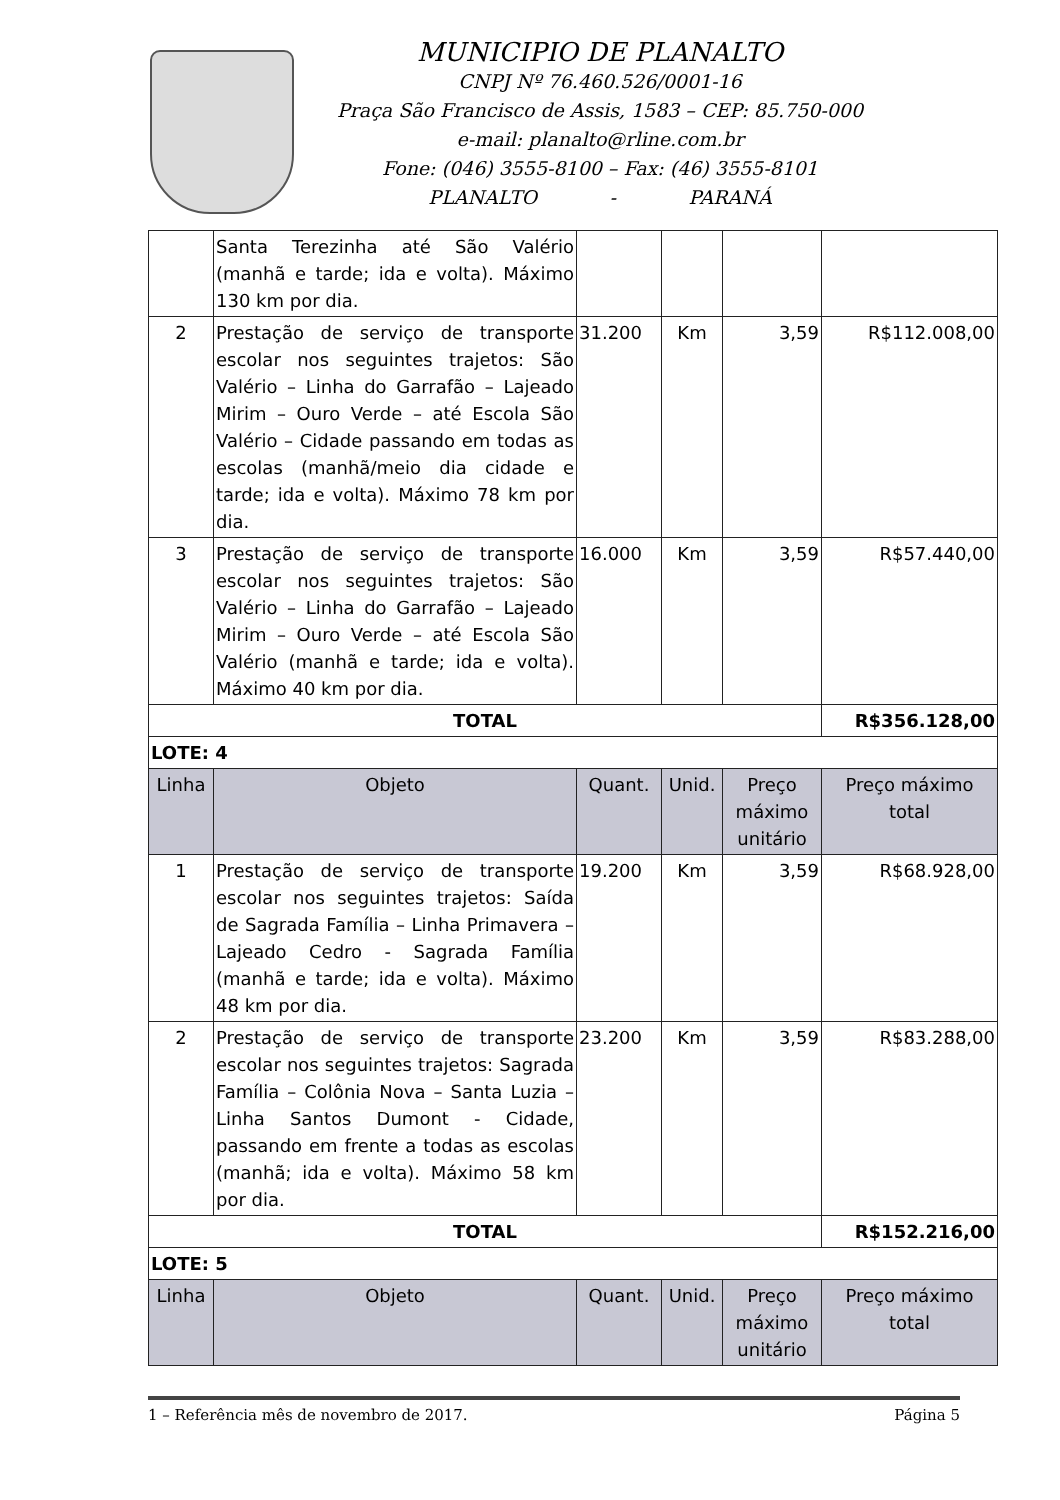MUNICIPIO DE PLANALTO
CNPJ Nº 76.460.526/0001-16
Praça São Francisco de Assis, 1583 – CEP: 85.750-000
e-mail: planalto@rline.com.br
Fone: (046) 3555-8100 – Fax: (46) 3555-8101
PLANALTO - PARANÁ
| | Santa Terezinha até São Valério (manhã e tarde; ida e volta). Máximo 130 km por dia. | | | | |
| 2 | Prestação de serviço de transporte escolar nos seguintes trajetos: São Valério – Linha do Garrafão – Lajeado Mirim – Ouro Verde – até Escola São Valério – Cidade passando em todas as escolas (manhã/meio dia cidade e tarde; ida e volta). Máximo 78 km por dia. | 31.200 | Km | 3,59 | R$112.008,00 |
| 3 | Prestação de serviço de transporte escolar nos seguintes trajetos: São Valério – Linha do Garrafão – Lajeado Mirim – Ouro Verde – até Escola São Valério (manhã e tarde; ida e volta). Máximo 40 km por dia. | 16.000 | Km | 3,59 | R$57.440,00 |
| TOTAL | | | | | R$356.128,00 |
| LOTE: 4 | | | | | |
| Linha | Objeto | Quant. | Unid. | Preço máximo unitário | Preço máximo total |
| 1 | Prestação de serviço de transporte escolar nos seguintes trajetos: Saída de Sagrada Família – Linha Primavera – Lajeado Cedro - Sagrada Família (manhã e tarde; ida e volta). Máximo 48 km por dia. | 19.200 | Km | 3,59 | R$68.928,00 |
| 2 | Prestação de serviço de transporte escolar nos seguintes trajetos: Sagrada Família – Colônia Nova – Santa Luzia – Linha Santos Dumont - Cidade, passando em frente a todas as escolas (manhã; ida e volta). Máximo 58 km por dia. | 23.200 | Km | 3,59 | R$83.288,00 |
| TOTAL | | | | | R$152.216,00 |
| LOTE: 5 | | | | | |
| Linha | Objeto | Quant. | Unid. | Preço máximo unitário | Preço máximo total |
1 – Referência mês de novembro de 2017. Página 5